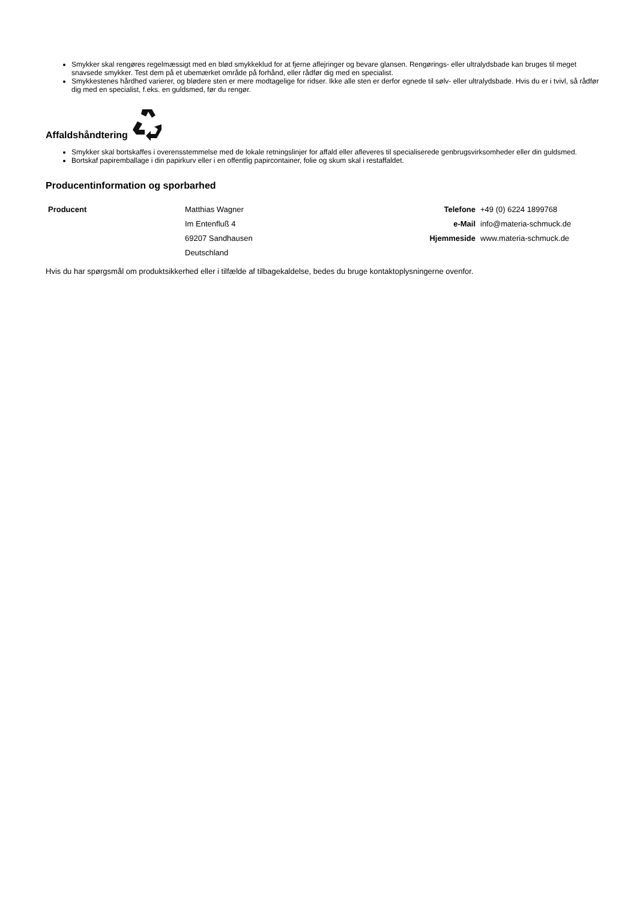Smykker skal rengøres regelmæssigt med en blød smykkeklud for at fjerne aflejringer og bevare glansen. Rengørings- eller ultralydsbade kan bruges til meget snavsede smykker. Test dem på et ubemærket område på forhånd, eller rådfør dig med en specialist.
Smykkestenes hårdhed varierer, og blødere sten er mere modtagelige for ridser. Ikke alle sten er derfor egnede til sølv- eller ultralydsbade. Hvis du er i tvivl, så rådfør dig med en specialist, f.eks. en guldsmed, før du rengør.
Affaldshåndtering
Smykker skal bortskaffes i overensstemmelse med de lokale retningslinjer for affald eller afleveres til specialiserede genbrugsvirksomheder eller din guldsmed.
Bortskaf papiremballage i din papirkurv eller i en offentlig papircontainer, folie og skum skal i restaffaldet.
Producentinformation og sporbarhed
| Producent | Matthias Wagner | Telefone | +49 (0) 6224 1899768 |
| | Im Entenfluß 4 | e-Mail | info@materia-schmuck.de |
| | 69207 Sandhausen | Hjemmeside | www.materia-schmuck.de |
| | Deutschland | | |
Hvis du har spørgsmål om produktsikkerhed eller i tilfælde af tilbagekaldelse, bedes du bruge kontaktoplysningerne ovenfor.